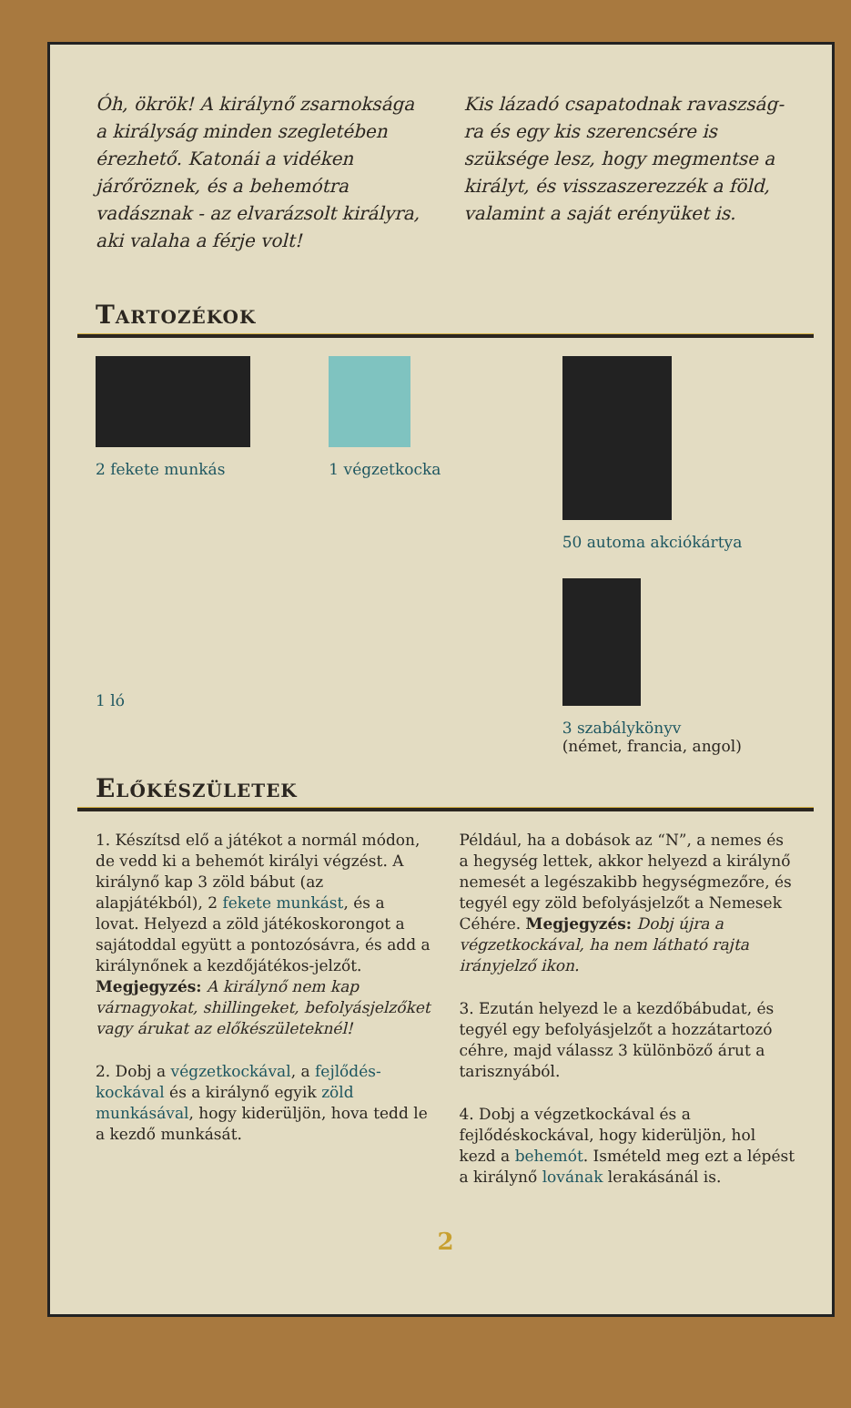Óh, ökrök! A királynő zsarnoksága a királyság minden szegletében érezhető. Katonái a vidéken járőröznek, és a behemótra vadásznak - az elvarázsolt királyra, aki valaha a férje volt!
Kis lázadó csapatodnak ravaszság­ra és egy kis szerencsére is szüksége lesz, hogy megmentse a királyt, és visszaszerezzék a föld, valamint a saját erényüket is.
Tartozékok
2 fekete munkás
1 végzetkocka
50 automa akciókártya
1 ló
3 szabálykönyv
(német, francia, angol)
Előkészületek
1. Készítsd elő a játékot a normál módon, de vedd ki a behemót királyi végzést. A királynő kap 3 zöld bábut (az alapjátékból), 2 fekete munkást, és a lovat. Helyezd a zöld játékoskorongot a sajátoddal együtt a pontozósávra, és add a királynőnek a kezdőjátékos-jelzőt. Megjegyzés: A királynő nem kap várnagyokat, shillingeket, befolyásjelzőket vagy árukat az előkészületeknél!
2. Dobj a végzetkockával, a fejlődés­kockával és a királynő egyik zöld munkásával, hogy kiderüljön, hova tedd le a kezdő munkását.
Például, ha a dobások az “N”, a nemes és a hegység lettek, akkor helyezd a királynő nemesét a legészakibb hegységmezőre, és tegyél egy zöld befolyásjelzőt a Nemesek Céhére. Megjegyzés: Dobj újra a végzetkockával, ha nem látható rajta irányjelző ikon.
3. Ezután helyezd le a kezdő­bábudat, és tegyél egy be­folyásjelzőt a hozzátartozó céhre, majd válassz 3 külön­böző árut a tarisznyából.
4. Dobj a végzetkockával és a fejlődéskockával, hogy ki­derüljön, hol kezd a behemót. Ismételd meg ezt a lépést a királynő lovának lerakásánál is.
2